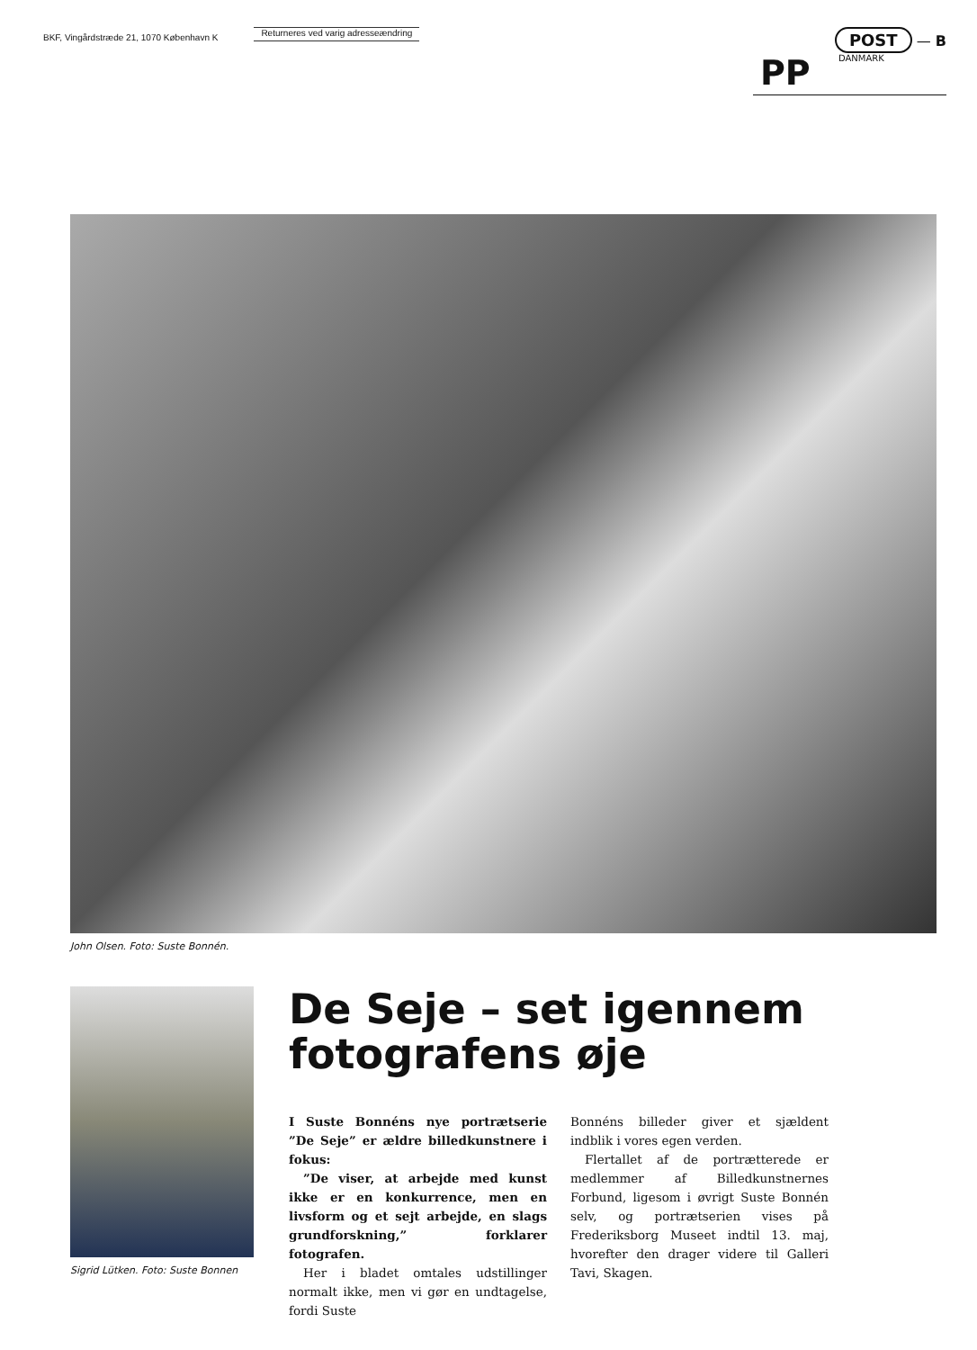BKF, Vingårdstræde 21, 1070 København K
Returneres ved varig adresseændring
POST — B
PP DANMARK
John Olsen. Foto: Suste Bonnén.
Sigrid Lütken. Foto: Suste Bonnen
De Seje – set igennem fotografens øje
I Suste Bonnéns nye portrætserie ”De Seje” er ældre billedkunstnere i fokus:
”De viser, at arbejde med kunst ikke er en konkurrence, men en livsform og et sejt arbejde, en slags grundforskning,” forklarer fotografen.
Her i bladet omtales udstillinger normalt ikke, men vi gør en undtagelse, fordi Suste
Bonnéns billeder giver et sjældent indblik i vores egen verden.
Flertallet af de portrætterede er medlemmer af Billedkunstnernes Forbund, ligesom i øvrigt Suste Bonnén selv, og portrætserien vises på Frederiksborg Museet indtil 13. maj, hvorefter den drager videre til Galleri Tavi, Skagen.